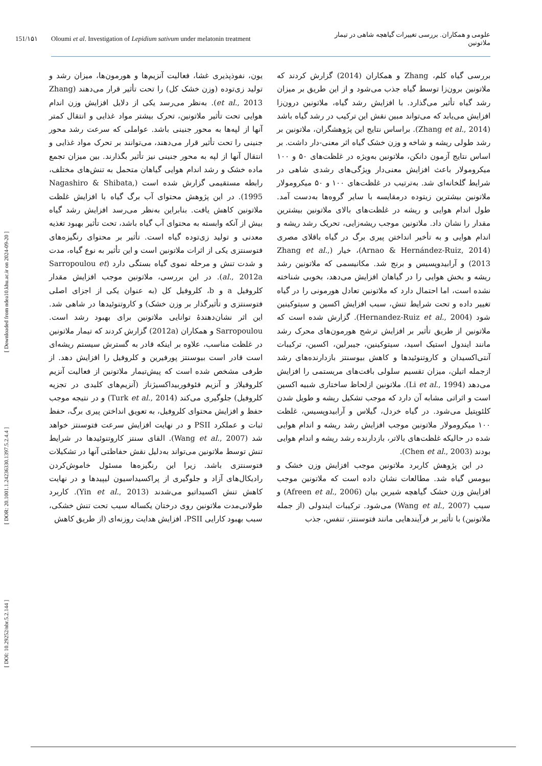[ DOI: 10.29252/nbr.5.2.144 ] [ DOR: 20.1001.1.24236330.1397.5.2.4.4 ] [ Downloaded from ndea10.khu.ac.ir on 2024-09-20 ]
151/۱۵۱ Oloumi et al. Investigation of Lepidium sativum under melatonin treatment علومی و همکاران. بررسی تغییرات گیاهچه شاهی در تیمار ملاتونین
بررسی گیاه کلم، Zhang و همکاران (2014) گزارش کردند که ملاتونین برون‌زا توسط گیاه جذب می‌شود و از این طریق بر میزان رشد گیاه تأثیر می‌گذارد. با افزایش رشد گیاه، ملاتونین درون‌زا افزایش می‌یابد که می‌تواند مبین نقش این ترکیب در رشد گیاه باشد (Zhang et al., 2014). براساس نتایج این پژوهشگران، ملاتونین بر رشد طولی ریشه و شاخه و وزن خشک گیاه اثر معنی-دار داشت. بر اساس نتایج آزمون دانکن، ملاتونین به‌ویژه در غلظت‌های ۵۰ و ۱۰۰ میکرومولار باعث افزایش معنی‌دار ویژگی‌های رشدی شاهی در شرایط گلخانه‌ای شد. به‌ترتیب در غلظت‌های ۱۰۰ و ۵۰ میکرومولار ملاتونین بیشترین زیتوده درمقایسه با سایر گروه‌ها به‌دست آمد. طول اندام هوایی و ریشه در غلظت‌های بالای ملاتونین بیشترین مقدار را نشان داد. ملاتونین موجب ریشه‌زایی، تحریک رشد ریشه و اندام هوایی و به تأخیر انداختن پیری برگ در گیاه باقلای مصری (Arnao & Hernández-Ruiz, 2014)، خیار (Zhang et al., 2013) و آرابیدوپسیس و برنج شد. مکانیسمی که ملاتونین رشد ریشه و بخش هوایی را در گیاهان افزایش می‌دهد، بخوبی شناخته نشده است، اما احتمال دارد که ملاتونین تعادل هورمونی را در گیاه تغییر داده و تحت شرایط تنش، سبب افزایش اکسین و سیتوکینین شود (Hernandez-Ruiz et al., 2004). گزارش شده است که ملاتونین از طریق تأثیر بر افزایش ترشح هورمون‌های محرک رشد مانند ایندول استیک اسید، سیتوکینین، جیبرلین، اکسین، ترکیبات آنتی‌اکسیدان و کاروتنوئیدها و کاهش بیوسنتز بازدارنده‌های رشد ازجمله اتیلن، میزان تقسیم سلولی بافت‌های مریستمی را افزایش می‌دهد (Li et al., 1994). ملاتونین ازلحاظ ساختاری شبیه اکسین است و اثراتی مشابه آن دارد که موجب تشکیل ریشه و طویل شدن کلئوپتیل می‌شود. در گیاه خردل، گیلاس و آرابیدوپسیس، غلظت ۱۰۰ میکرومولار ملاتونین موجب افزایش رشد ریشه و اندام هوایی شده در حالیکه غلظت‌های بالاتر، بازدارنده رشد ریشه و اندام هوایی بودند (Chen et al., 2003).
در این پژوهش کاربرد ملاتونین موجب افزایش وزن خشک و بیومس گیاه شد. مطالعات نشان داده است که ملاتونین موجب افزایش وزن خشک گیاهچه شیرین بیان (Afreen et al., 2006) و سیب (Wang et al., 2007) می‌شود. ترکیبات ایندولی (از جمله ملاتونین) با تأثیر بر فرآیندهایی مانند فتوسنتز، تنفس، جذب
یون، نفوذپذیری غشا، فعالیت آنزیم‌ها و هورمون‌ها، میزان رشد و تولید زی‌توده (وزن خشک کل) را تحت تأثیر قرار می‌دهند (Zhang et al., 2013). به‌نظر می‌رسد یکی از دلایل افزایش وزن اندام هوایی تحت تأثیر ملاتونین، تحرک بیشتر مواد غذایی و انتقال کمتر آنها از لپه‌ها به محور جنینی باشد. عواملی که سرعت رشد محور جنینی را تحت تأثیر قرار می‌دهند، می‌توانند بر تحرک مواد غذایی و انتقال آنها از لپه به محور جنینی نیز تأثیر بگذارند. بین میزان تجمع ماده خشک و رشد اندام هوایی گیاهان متحمل به تنش‌های مختلف، رابطه مستقیمی گزارش شده است (Nagashiro & Shibata, 1995). در این پژوهش محتوای آب برگ گیاه با افزایش غلظت ملاتونین کاهش یافت. بنابراین به‌نظر می‌رسد افزایش رشد گیاه بیش از آنکه وابسته به محتوای آب گیاه باشد، تحت تأثیر بهبود تغذیه معدنی و تولید زی‌توده گیاه است. تأثیر بر محتوای رنگیزه‌های فتوسنتزی یکی از اثرات ملاتونین است و این تأثیر به نوع گیاه، مدت و شدت تنش و مرحله نموی گیاه بستگی دارد (Sarropoulou et al., 2012a). در این بررسی، ملاتونین موجب افزایش مقدار کلروفیل a و b، کلروفیل کل (به عنوان یکی از اجزای اصلی فتوسنتزی و تأثیرگذار بر وزن خشک) و کاروتنوئیدها در شاهی شد. این اثر نشان‌دهندهٔ توانایی ملاتونین برای بهبود رشد است. Sarropoulou و همکاران (2012a) گزارش کردند که تیمار ملاتونین در غلظت مناسب، علاوه بر اینکه قادر به گسترش سیستم ریشه‌ای است قادر است بیوسنتز پورفیرین و کلروفیل را افزایش دهد. از طرفی مشخص شده است که پیش‌تیمار ملاتونین از فعالیت آنزیم کلروفیلاز و آنزیم فئوفوربیداکسیژناز (آنزیم‌های کلیدی در تجزیه کلروفیل) جلوگیری می‌کند (Turk et al., 2014) و در نتیجه موجب حفظ و افزایش محتوای کلروفیل، به تعویق انداختن پیری برگ، حفظ ثبات و عملکرد PSII و در نهایت افزایش سرعت فتوسنتز خواهد شد (Wang et al., 2007). القای سنتز کاروتنوئیدها در شرایط تنش توسط ملاتونین می‌تواند به‌دلیل نقش حفاظتی آنها در تشکیلات فتوسنتزی باشد. زیرا این رنگیزه‌ها مسئول خاموش‌کردن رادیکال‌های آزاد و جلوگیری از پراکسیداسیون لیپیدها و در نهایت کاهش تنش اکسیداتیو می‌شدند (Yin et al., 2013). کاربرد طولانی‌مدت ملاتونین روی درختان یکساله سیب تحت تنش خشکی، سبب بهبود کارایی PSII، افزایش هدایت روزنه‌ای (از طریق کاهش